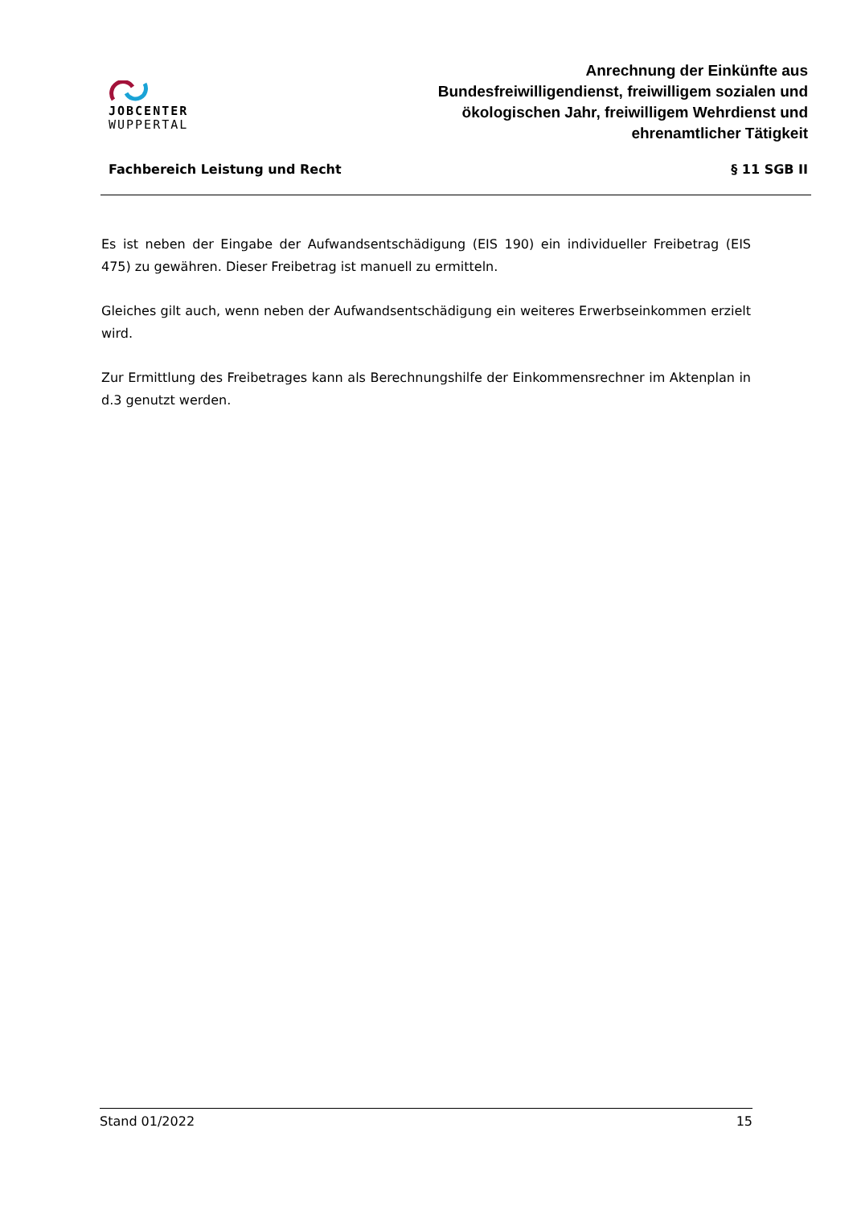JOBCENTER
WUPPERTAL
Anrechnung der Einkünfte aus
Bundesfreiwilligendienst, freiwilligem sozialen und
ökologischen Jahr, freiwilligem Wehrdienst und
ehrenamtlicher Tätigkeit
Fachbereich Leistung und Recht § 11 SGB II
Es ist neben der Eingabe der Aufwandsentschädigung (EIS 190) ein individueller Freibetrag (EIS 475) zu gewähren. Dieser Freibetrag ist manuell zu ermitteln.
Gleiches gilt auch, wenn neben der Aufwandsentschädigung ein weiteres Erwerbseinkommen erzielt wird.
Zur Ermittlung des Freibetrages kann als Berechnungshilfe der Einkommensrechner im Aktenplan in d.3 genutzt werden.
Stand 01/2022 15